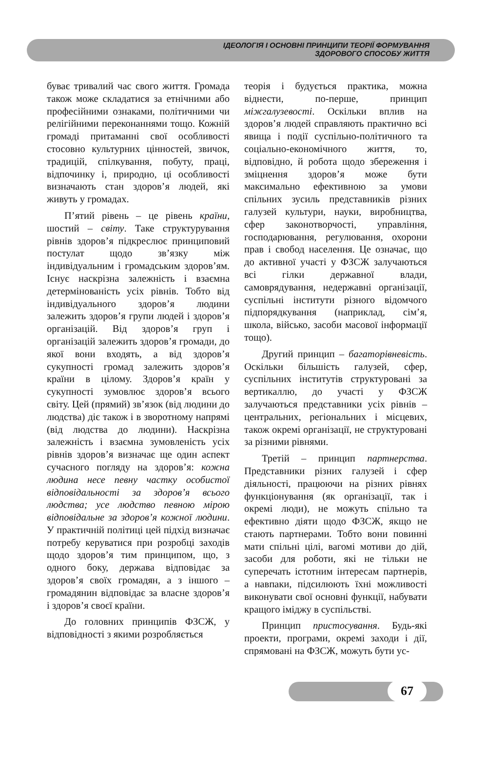ІДЕОЛОГІЯ І ОСНОВНІ ПРИНЦИПИ ТЕОРІЇ ФОРМУВАННЯ
ЗДОРОВОГО СПОСОБУ ЖИТТЯ
буває тривалий час свого життя. Громада також може складатися за етнічними або професійними ознаками, політичними чи релігійними переконаннями тощо. Кожній громаді притаманні свої особливості стосовно культурних цінностей, звичок, традицій, спілкування, побуту, праці, відпочинку і, природно, ці особливості визначають стан здоров’я людей, які живуть у громадах.
П’ятий рівень – це рівень країни, шостий – світу. Таке структурування рівнів здоров’я підкреслює принциповий постулат щодо зв’язку між індивідуальним і громадським здоров’ям. Існує наскрізна залежність і взаємна детермінованість усіх рівнів. Тобто від індивідуального здоров’я людини залежить здоров’я групи людей і здоров’я організацій. Від здоров’я груп і організацій залежить здоров’я громади, до якої вони входять, а від здоров’я сукупності громад залежить здоров’я країни в цілому. Здоров’я країн у сукупності зумовлює здоров’я всього світу. Цей (прямий) зв’язок (від людини до людства) діє також і в зворотному напрямі (від людства до людини). Наскрізна залежність і взаємна зумовленість усіх рівнів здоров’я визначає ще один аспект сучасного погляду на здоров’я: кожна людина несе певну частку особистої відповідальності за здоров’я всього людства; усе людство певною мірою відповідальне за здоров’я кожної людини. У практичній політиці цей підхід визначає потребу керуватися при розробці заходів щодо здоров’я тим принципом, що, з одного боку, держава відповідає за здоров’я своїх громадян, а з іншого – громадянин відповідає за власне здоров’я і здоров’я своєї країни.
До головних принципів ФЗСЖ, у відповідності з якими розробляється
теорія і будується практика, можна віднести, по-перше, принцип міжгалузевості. Оскільки вплив на здоров’я людей справляють практично всі явища і події суспільно-політичного та соціально-економічного життя, то, відповідно, й робота щодо збереження і зміцнення здоров’я може бути максимально ефективною за умови спільних зусиль представників різних галузей культури, науки, виробництва, сфер законотворчості, управління, господарювання, регулювання, охорони прав і свобод населення. Це означає, що до активної участі у ФЗСЖ залучаються всі гілки державної влади, самоврядування, недержавні організації, суспільні інститути різного відомчого підпорядкування (наприклад, сім’я, школа, військо, засоби масової інформації тощо).
Другий принцип – багаторівневість. Оскільки більшість галузей, сфер, суспільних інститутів структуровані за вертикаллю, до участі у ФЗСЖ залучаються представники усіх рівнів – центральних, регіональних і місцевих, також окремі організації, не структуровані за різними рівнями.
Третій – принцип партнерства. Представники різних галузей і сфер діяльності, працюючи на різних рівнях функціонування (як організації, так і окремі люди), не можуть спільно та ефективно діяти щодо ФЗСЖ, якщо не стають партнерами. Тобто вони повинні мати спільні цілі, вагомі мотиви до дій, засоби для роботи, які не тільки не суперечать істотним інтересам партнерів, а навпаки, підсилюють їхні можливості виконувати свої основні функції, набувати кращого іміджу в суспільстві.
Принцип пристосування. Будь-які проекти, програми, окремі заходи і дії, спрямовані на ФЗСЖ, можуть бути ус-
67